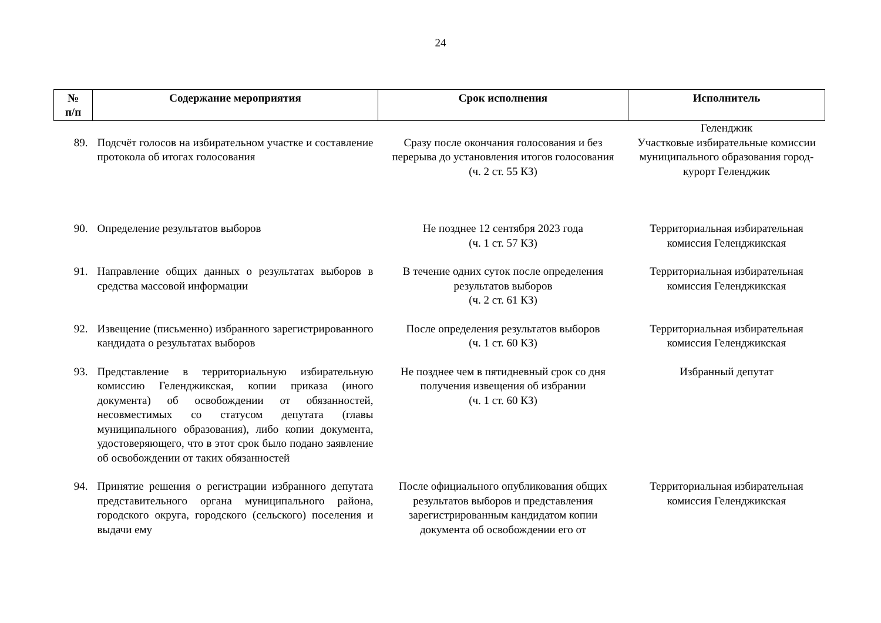24
| № п/п | Содержание мероприятия | Срок исполнения | Исполнитель |
| --- | --- | --- | --- |
| | | | Геленджик |
| 89. | Подсчёт голосов на избирательном участке и составление протокола об итогах голосования | Сразу после окончания голосования и без перерыва до установления итогов голосования (ч. 2 ст. 55 КЗ) | Участковые избирательные комиссии муниципального образования город-курорт Геленджик |
| 90. | Определение результатов выборов | Не позднее 12 сентября 2023 года (ч. 1 ст. 57 КЗ) | Территориальная избирательная комиссия Геленджикская |
| 91. | Направление общих данных о результатах выборов в средства массовой информации | В течение одних суток после определения результатов выборов (ч. 2 ст. 61 КЗ) | Территориальная избирательная комиссия Геленджикская |
| 92. | Извещение (письменно) избранного зарегистрированного кандидата о результатах выборов | После определения результатов выборов (ч. 1 ст. 60 КЗ) | Территориальная избирательная комиссия Геленджикская |
| 93. | Представление в территориальную избирательную комиссию Геленджикская, копии приказа (иного документа) об освобождении от обязанностей, несовместимых со статусом депутата (главы муниципального образования), либо копии документа, удостоверяющего, что в этот срок было подано заявление об освобождении от таких обязанностей | Не позднее чем в пятидневный срок со дня получения извещения об избрании (ч. 1 ст. 60 КЗ) | Избранный депутат |
| 94. | Принятие решения о регистрации избранного депутата представительного органа муниципального района, городского округа, городского (сельского) поселения и выдачи ему | После официального опубликования общих результатов выборов и представления зарегистрированным кандидатом копии документа об освобождении его от | Территориальная избирательная комиссия Геленджикская |